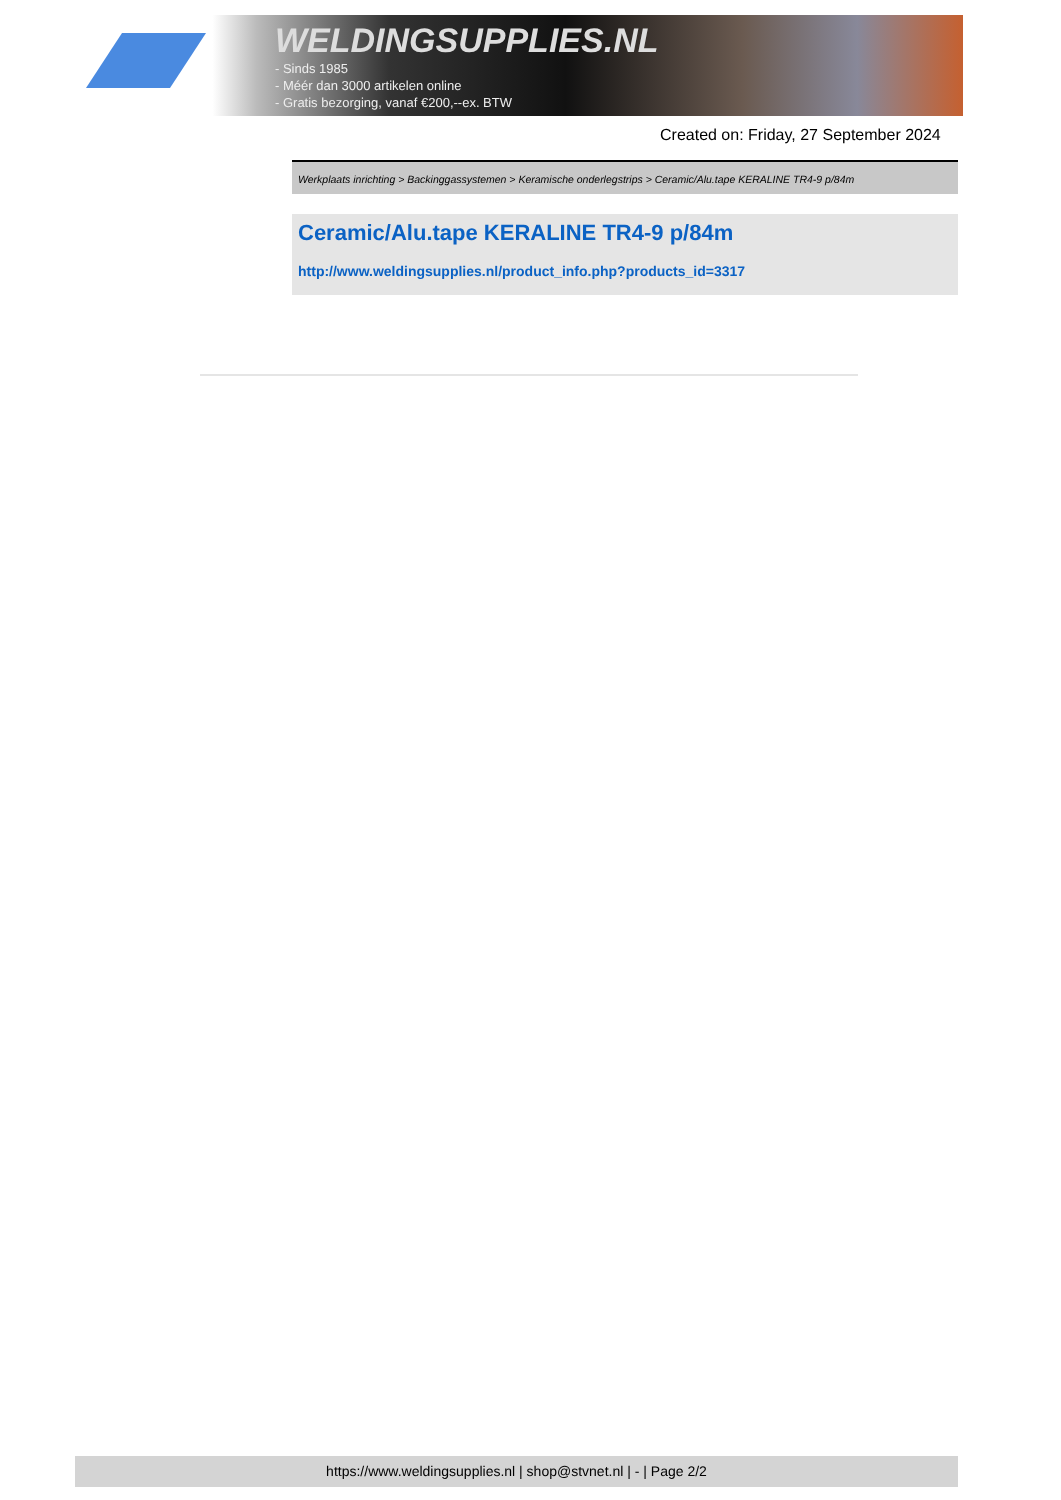WELDINGSUPPLIES.NL
- Sinds 1985
- Méér dan 3000 artikelen online
- Gratis bezorging, vanaf €200,--ex. BTW
Created on: Friday, 27 September 2024
Werkplaats inrichting > Backinggassystemen > Keramische onderlegstrips > Ceramic/Alu.tape KERALINE TR4-9 p/84m
Ceramic/Alu.tape KERALINE TR4-9 p/84m
http://www.weldingsupplies.nl/product_info.php?products_id=3317
https://www.weldingsupplies.nl | shop@stvnet.nl | - | Page 2/2